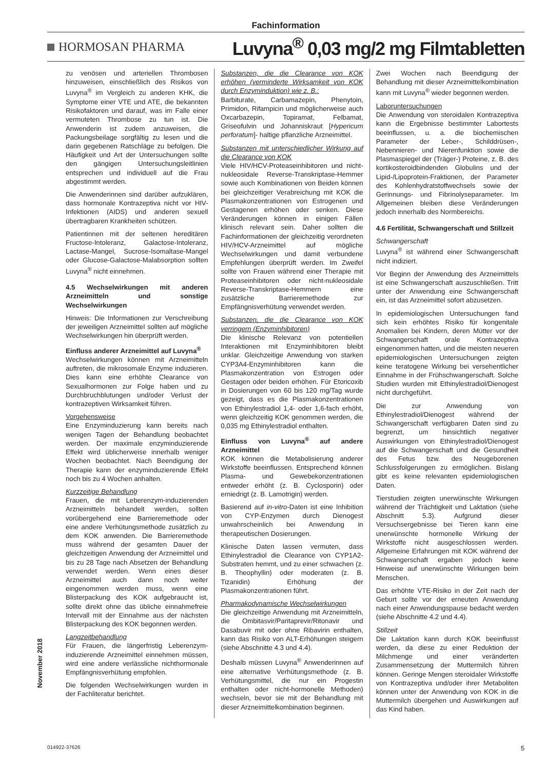Fachinformation
HORMOSAN PHARMA
Luvyna<sup>®</sup> 0,03 mg/2 mg Filmtabletten
zu venösen und arteriellen Thrombosen hinzuweisen, einschließlich des Risikos von Luvyna<sup>®</sup> im Vergleich zu anderen KHK, die Symptome einer VTE und ATE, die bekannten Risikofaktoren und darauf, was im Falle einer vermuteten Thrombose zu tun ist. Die Anwenderin ist zudem anzuweisen, die Packungsbeilage sorgfältig zu lesen und die darin gegebenen Ratschläge zu befolgen. Die Häufigkeit und Art der Untersuchungen sollte den gängigen Untersuchungsleitlinien entsprechen und individuell auf die Frau abgestimmt werden.
Die Anwenderinnen sind darüber aufzuklären, dass hormonale Kontrazeptiva nicht vor HIV-Infektionen (AIDS) und anderen sexuell übertragbaren Krankheiten schützen.
Patientinnen mit der seltenen hereditären Fructose-Intoleranz, Galactose-Intoleranz, Lactase-Mangel, Sucrose-Isomaltase-Mangel oder Glucose-Galactose-Malabsorption sollten Luvyna<sup>®</sup> nicht einnehmen.
4.5 Wechselwirkungen mit anderen Arzneimitteln und sonstige Wechselwirkungen
Hinweis: Die Informationen zur Verschreibung der jeweiligen Arzneimittel sollten auf mögliche Wechselwirkungen hin überprüft werden.
Einfluss anderer Arzneimittel auf Luvyna<sup>®</sup>
Wechselwirkungen können mit Arzneimitteln auftreten, die mikrosomale Enzyme induzieren. Dies kann eine erhöhte Clearance von Sexualhormonen zur Folge haben und zu Durchbruchblutungen und/oder Verlust der kontrazeptiven Wirksamkeit führen.
Vorgehensweise
Eine Enzyminduzierung kann bereits nach wenigen Tagen der Behandlung beobachtet werden. Der maximale enzyminduzierende Effekt wird üblicherweise innerhalb weniger Wochen beobachtet. Nach Beendigung der Therapie kann der enzyminduzierende Effekt noch bis zu 4 Wochen anhalten.
Kurzzeitige Behandlung
Frauen, die mit Leberenzym-induzierenden Arzneimitteln behandelt werden, sollten vorübergehend eine Barrieremethode oder eine andere Verhütungsmethode zusätzlich zu dem KOK anwenden. Die Barrieremethode muss während der gesamten Dauer der gleichzeitigen Anwendung der Arzneimittel und bis zu 28 Tage nach Absetzen der Behandlung verwendet werden. Wenn eines dieser Arzneimittel auch dann noch weiter eingenommen werden muss, wenn eine Blisterpackung des KOK aufgebraucht ist, sollte direkt ohne das übliche einnahmefreie Intervall mit der Einnahme aus der nächsten Blisterpackung des KOK begonnen werden.
Langzeitbehandlung
Für Frauen, die längerfristig Leberenzym-induzierende Arzneimittel einnehmen müssen, wird eine andere verlässliche nichthormonale Empfängnisverhütung empfohlen.
Die folgenden Wechselwirkungen wurden in der Fachliteratur berichtet.
Substanzen, die die Clearance von KOK erhöhen (verminderte Wirksamkeit von KOK durch Enzyminduktion) wie z. B.:
Barbiturate, Carbamazepin, Phenytoin, Primidon, Rifampicin und möglicherweise auch Oxcarbazepin, Topiramat, Felbamat, Griseofulvin und Johanniskraut [Hypericum perforatum]- haltige pflanzliche Arzneimittel.
Substanzen mit unterschiedlicher Wirkung auf die Clearance von KOK
Viele HIV/HCV-Proteaseinhibitoren und nicht-nukleosidale Reverse-Transkriptase-Hemmer sowie auch Kombinationen von Beiden können bei gleichzeitiger Verabreichung mit KOK die Plasmakonzentrationen von Estrogenen und Gestagenen erhöhen oder senken. Diese Veränderungen können in einigen Fällen klinisch relevant sein. Daher sollten die Fachinformationen der gleichzeitig verordneten HIV/HCV-Arzneimittel auf mögliche Wechselwirkungen und damit verbundene Empfehlungen überprüft werden. Im Zweifel sollte von Frauen während einer Therapie mit Proteaseinhibitoren oder nicht-nukleosidale Reverse-Transkriptase-Hemmern eine zusätzliche Barrieremethode zur Empfängnisverhütung verwendet werden.
Substanzen, die die Clearance von KOK verringern (Enzyminhibitoren)
Die klinische Relevanz von potentiellen Interaktionen mit Enzyminhibitoren bleibt unklar. Gleichzeitige Anwendung von starken CYP3A4-Enzyminhibitoren kann die Plasmakonzentration von Estrogen oder Gestagen oder beiden erhöhen. Für Etoricoxib in Dosierungen von 60 bis 120 mg/Tag wurde gezeigt, dass es die Plasmakonzentrationen von Ethinylestradiol 1,4- oder 1,6-fach erhöht, wenn gleichzeitig KOK genommen werden, die 0,035 mg Ethinylestradiol enthalten.
Einfluss von Luvyna<sup>®</sup> auf andere Arzneimittel
KOK können die Metabolisierung anderer Wirkstoffe beeinflussen. Entsprechend können Plasma- und Gewebekonzentrationen entweder erhöht (z. B. Cyclosporin) oder erniedrigt (z. B. Lamotrigin) werden.
Basierend auf in-vitro-Daten ist eine Inhibition von CYP-Enzymen durch Dienogest unwahrscheinlich bei Anwendung in therapeutischen Dosierungen.
Klinische Daten lassen vermuten, dass Ethinylestradiol die Clearance von CYP1A2-Substraten hemmt, und zu einer schwachen (z. B. Theophyllin) oder moderaten (z. B. Tizanidin) Erhöhung der Plasmakonzentrationen führt.
Pharmakodynamische Wechselwirkungen
Die gleichzeitige Anwendung mit Arzneimitteln, die Ombitasvir/Paritaprevir/Ritonavir und Dasabuvir mit oder ohne Ribavirin enthalten, kann das Risiko von ALT-Erhöhungen steigern (siehe Abschnitte 4.3 und 4.4).
Deshalb müssen Luvyna<sup>®</sup> Anwenderinnen auf eine alternative Verhütungsmethode (z. B. Verhütungsmittel, die nur ein Progestin enthalten oder nicht-hormonelle Methoden) wechseln, bevor sie mit der Behandlung mit dieser Arzneimittelkombination beginnen.
Zwei Wochen nach Beendigung der Behandlung mit dieser Arzneimittelkombination kann mit Luvyna<sup>®</sup> wieder begonnen werden.
Laboruntersuchungen
Die Anwendung von steroidalen Kontrazeptiva kann die Ergebnisse bestimmter Labortests beeinflussen, u. a. die biochemischen Parameter der Leber-, Schilddrüsen-, Nebennieren- und Nierenfunktion sowie die Plasmaspiegel der (Träger-) Proteine, z. B. des kortikosteroidbindenden Globulins und der Lipid-/Lipoprotein-Fraktionen, der Parameter des Kohlenhydratstoffwechsels sowie der Gerinnungs- und Fibrinolyseparameter. Im Allgemeinen bleiben diese Veränderungen jedoch innerhalb des Normbereichs.
4.6 Fertilität, Schwangerschaft und Stillzeit
Schwangerschaft
Luvyna<sup>®</sup> ist während einer Schwangerschaft nicht indiziert.
Vor Beginn der Anwendung des Arzneimittels ist eine Schwangerschaft auszuschließen. Tritt unter der Anwendung eine Schwangerschaft ein, ist das Arzneimittel sofort abzusetzen.
In epidemiologischen Untersuchungen fand sich kein erhöhtes Risiko für kongenitale Anomalien bei Kindern, deren Mütter vor der Schwangerschaft orale Kontrazeptiva eingenommen hatten, und die meisten neueren epidemiologischen Untersuchungen zeigten keine teratogene Wirkung bei versehentlicher Einnahme in der Frühschwangerschaft. Solche Studien wurden mit Ethinylestradiol/Dienogest nicht durchgeführt.
Die zur Anwendung von Ethinylestradiol/Dienogest während der Schwangerschaft verfügbaren Daten sind zu begrenzt, um hinsichtlich negativer Auswirkungen von Ethinylestradiol/Dienogest auf die Schwangerschaft und die Gesundheit des Fetus bzw. des Neugeborenen Schlussfolgerungen zu ermöglichen. Bislang gibt es keine relevanten epidemiologischen Daten.
Tierstudien zeigten unerwünschte Wirkungen während der Trächtigkeit und Laktation (siehe Abschnitt 5.3). Aufgrund dieser Versuchsergebnisse bei Tieren kann eine unerwünschte hormonelle Wirkung der Wirkstoffe nicht ausgeschlossen werden. Allgemeine Erfahrungen mit KOK während der Schwangerschaft ergaben jedoch keine Hinweise auf unerwünschte Wirkungen beim Menschen.
Das erhöhte VTE-Risiko in der Zeit nach der Geburt sollte vor der erneuten Anwendung nach einer Anwendungspause bedacht werden (siehe Abschnitte 4.2 und 4.4).
Stillzeit
Die Laktation kann durch KOK beeinflusst werden, da diese zu einer Reduktion der Milchmenge und einer veränderten Zusammensetzung der Muttermilch führen können. Geringe Mengen steroidaler Wirkstoffe von Kontrazeptiva und/oder ihrer Metaboliten können unter der Anwendung von KOK in die Muttermilch übergehen und Auswirkungen auf das Kind haben.
November 2018
014922-37626 5